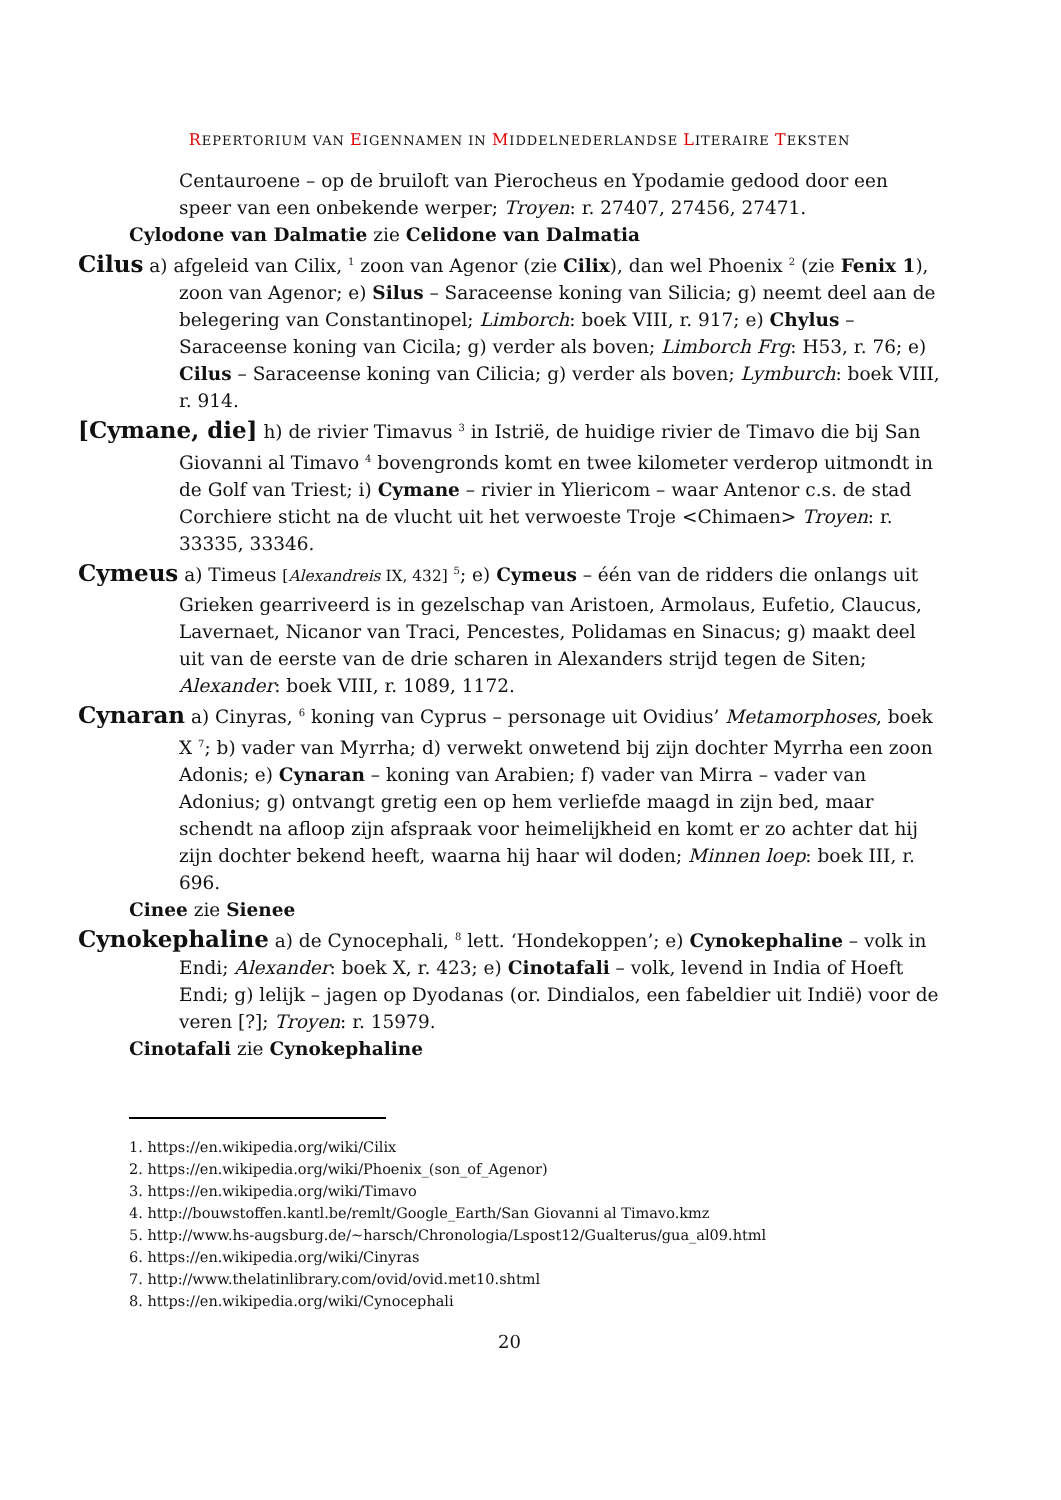REPERTORIUM VAN EIGENNAMEN IN MIDDELNEDERLANDSE LITERAIRE TEKSTEN
Centauroene – op de bruiloft van Pierocheus en Ypodamie gedood door een speer van een onbekende werper; Troyen: r. 27407, 27456, 27471.
Cylodone van Dalmatie zie Celidone van Dalmatia
Cilus a) afgeleid van Cilix, <sup>1</sup> zoon van Agenor (zie Cilix), dan wel Phoenix <sup>2</sup> (zie Fenix 1), zoon van Agenor; e) Silus – Saraceense koning van Silicia; g) neemt deel aan de belegering van Constantinopel; Limborch: boek VIII, r. 917; e) Chylus – Saraceense koning van Cicila; g) verder als boven; Limborch Frg: H53, r. 76; e) Cilus – Saraceense koning van Cilicia; g) verder als boven; Lymburch: boek VIII, r. 914.
[Cymane, die] h) de rivier Timavus <sup>3</sup> in Istrië, de huidige rivier de Timavo die bij San Giovanni al Timavo <sup>4</sup> bovengronds komt en twee kilometer verderop uitmondt in de Golf van Triest; i) Cymane – rivier in Yliericom – waar Antenor c.s. de stad Corchiere sticht na de vlucht uit het verwoeste Troje <Chimaen> Troyen: r. 33335, 33346.
Cymeus a) Timeus [Alexandreis IX, 432] <sup>5</sup>; e) Cymeus – één van de ridders die onlangs uit Grieken gearriveerd is in gezelschap van Aristoen, Armolaus, Eufetio, Claucus, Lavernaet, Nicanor van Traci, Pencestes, Polidamas en Sinacus; g) maakt deel uit van de eerste van de drie scharen in Alexanders strijd tegen de Siten; Alexander: boek VIII, r. 1089, 1172.
Cynaran a) Cinyras, <sup>6</sup> koning van Cyprus – personage uit Ovidius’ Metamorphoses, boek X <sup>7</sup>; b) vader van Myrrha; d) verwekt onwetend bij zijn dochter Myrrha een zoon Adonis; e) Cynaran – koning van Arabien; f) vader van Mirra – vader van Adonius; g) ontvangt gretig een op hem verliefde maagd in zijn bed, maar schendt na afloop zijn afspraak voor heimelijkheid en komt er zo achter dat hij zijn dochter bekend heeft, waarna hij haar wil doden; Minnen loep: boek III, r. 696.
Cinee zie Sienee
Cynokephaline a) de Cynocephali, <sup>8</sup> lett. ‘Hondekoppen’; e) Cynokephaline – volk in Endi; Alexander: boek X, r. 423; e) Cinotafali – volk, levend in India of Hoeft Endi; g) lelijk – jagen op Dyodanas (or. Dindialos, een fabeldier uit Indië) voor de veren [?]; Troyen: r. 15979.
Cinotafali zie Cynokephaline
1. https://en.wikipedia.org/wiki/Cilix
2. https://en.wikipedia.org/wiki/Phoenix_(son_of_Agenor)
3. https://en.wikipedia.org/wiki/Timavo
4. http://bouwstoffen.kantl.be/remlt/Google_Earth/San Giovanni al Timavo.kmz
5. http://www.hs-augsburg.de/~harsch/Chronologia/Lspost12/Gualterus/gua_al09.html
6. https://en.wikipedia.org/wiki/Cinyras
7. http://www.thelatinlibrary.com/ovid/ovid.met10.shtml
8. https://en.wikipedia.org/wiki/Cynocephali
20